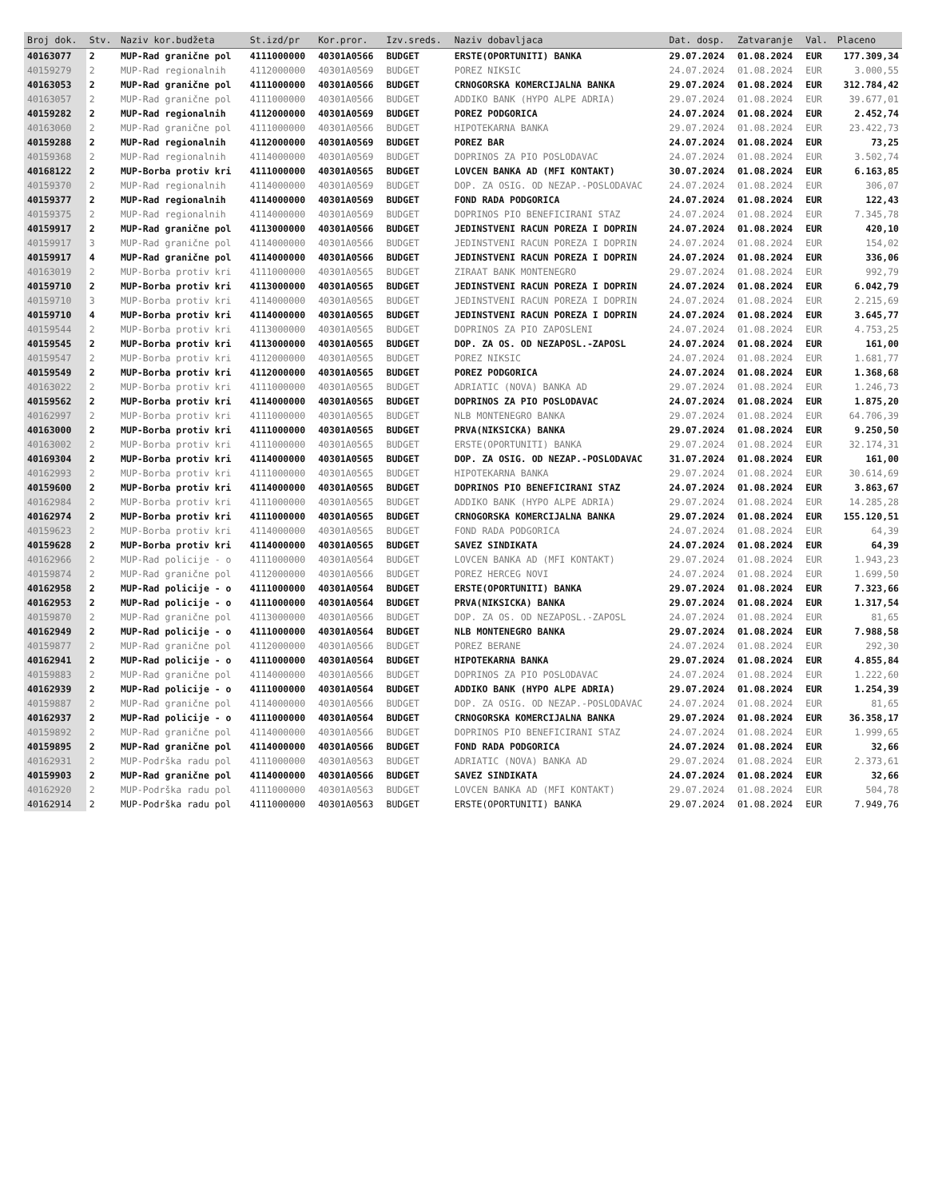| Broj dok. | Stv. | Naziv kor.budžeta | St.izd/pr | Kor.pror. | Izv.sreds. | Naziv dobavljaca | Dat. dosp. | Zatvaranje | Val. | Placeno |
| --- | --- | --- | --- | --- | --- | --- | --- | --- | --- | --- |
| 40163077 | 2 | MUP-Rad granične pol | 4111000000 | 40301A0566 | BUDGET | ERSTE(OPORTUNITI) BANKA | 29.07.2024 | 01.08.2024 | EUR | 177.309,34 |
| 40159279 | 2 | MUP-Rad regionalnih | 4112000000 | 40301A0569 | BUDGET | POREZ NIKSIC | 24.07.2024 | 01.08.2024 | EUR | 3.000,55 |
| 40163053 | 2 | MUP-Rad granične pol | 4111000000 | 40301A0566 | BUDGET | CRNOGORSKA KOMERCIJALNA BANKA | 29.07.2024 | 01.08.2024 | EUR | 312.784,42 |
| 40163057 | 2 | MUP-Rad granične pol | 4111000000 | 40301A0566 | BUDGET | ADDIKO BANK (HYPO ALPE ADRIA) | 29.07.2024 | 01.08.2024 | EUR | 39.677,01 |
| 40159282 | 2 | MUP-Rad regionalnih | 4112000000 | 40301A0569 | BUDGET | POREZ PODGORICA | 24.07.2024 | 01.08.2024 | EUR | 2.452,74 |
| 40163060 | 2 | MUP-Rad granične pol | 4111000000 | 40301A0566 | BUDGET | HIPOTEKARNA BANKA | 29.07.2024 | 01.08.2024 | EUR | 23.422,73 |
| 40159288 | 2 | MUP-Rad regionalnih | 4112000000 | 40301A0569 | BUDGET | POREZ BAR | 24.07.2024 | 01.08.2024 | EUR | 73,25 |
| 40159368 | 2 | MUP-Rad regionalnih | 4114000000 | 40301A0569 | BUDGET | DOPRINOS ZA PIO POSLODAVAC | 24.07.2024 | 01.08.2024 | EUR | 3.502,74 |
| 40168122 | 2 | MUP-Borba protiv kri | 4111000000 | 40301A0565 | BUDGET | LOVCEN BANKA AD (MFI KONTAKT) | 30.07.2024 | 01.08.2024 | EUR | 6.163,85 |
| 40159370 | 2 | MUP-Rad regionalnih | 4114000000 | 40301A0569 | BUDGET | DOP. ZA OSIG. OD NEZAP.-POSLODAVAC | 24.07.2024 | 01.08.2024 | EUR | 306,07 |
| 40159377 | 2 | MUP-Rad regionalnih | 4114000000 | 40301A0569 | BUDGET | FOND RADA PODGORICA | 24.07.2024 | 01.08.2024 | EUR | 122,43 |
| 40159375 | 2 | MUP-Rad regionalnih | 4114000000 | 40301A0569 | BUDGET | DOPRINOS PIO BENEFICIRANI STAZ | 24.07.2024 | 01.08.2024 | EUR | 7.345,78 |
| 40159917 | 2 | MUP-Rad granične pol | 4113000000 | 40301A0566 | BUDGET | JEDINSTVENI RACUN POREZA I DOPRIN | 24.07.2024 | 01.08.2024 | EUR | 420,10 |
| 40159917 | 3 | MUP-Rad granične pol | 4114000000 | 40301A0566 | BUDGET | JEDINSTVENI RACUN POREZA I DOPRIN | 24.07.2024 | 01.08.2024 | EUR | 154,02 |
| 40159917 | 4 | MUP-Rad granične pol | 4114000000 | 40301A0566 | BUDGET | JEDINSTVENI RACUN POREZA I DOPRIN | 24.07.2024 | 01.08.2024 | EUR | 336,06 |
| 40163019 | 2 | MUP-Borba protiv kri | 4111000000 | 40301A0565 | BUDGET | ZIRAAT BANK MONTENEGRO | 29.07.2024 | 01.08.2024 | EUR | 992,79 |
| 40159710 | 2 | MUP-Borba protiv kri | 4113000000 | 40301A0565 | BUDGET | JEDINSTVENI RACUN POREZA I DOPRIN | 24.07.2024 | 01.08.2024 | EUR | 6.042,79 |
| 40159710 | 3 | MUP-Borba protiv kri | 4114000000 | 40301A0565 | BUDGET | JEDINSTVENI RACUN POREZA I DOPRIN | 24.07.2024 | 01.08.2024 | EUR | 2.215,69 |
| 40159710 | 4 | MUP-Borba protiv kri | 4114000000 | 40301A0565 | BUDGET | JEDINSTVENI RACUN POREZA I DOPRIN | 24.07.2024 | 01.08.2024 | EUR | 3.645,77 |
| 40159544 | 2 | MUP-Borba protiv kri | 4113000000 | 40301A0565 | BUDGET | DOPRINOS ZA PIO ZAPOSLENI | 24.07.2024 | 01.08.2024 | EUR | 4.753,25 |
| 40159545 | 2 | MUP-Borba protiv kri | 4113000000 | 40301A0565 | BUDGET | DOP. ZA OS. OD NEZAPOSL.-ZAPOSL | 24.07.2024 | 01.08.2024 | EUR | 161,00 |
| 40159547 | 2 | MUP-Borba protiv kri | 4112000000 | 40301A0565 | BUDGET | POREZ NIKSIC | 24.07.2024 | 01.08.2024 | EUR | 1.681,77 |
| 40159549 | 2 | MUP-Borba protiv kri | 4112000000 | 40301A0565 | BUDGET | POREZ PODGORICA | 24.07.2024 | 01.08.2024 | EUR | 1.368,68 |
| 40163022 | 2 | MUP-Borba protiv kri | 4111000000 | 40301A0565 | BUDGET | ADRIATIC (NOVA) BANKA AD | 29.07.2024 | 01.08.2024 | EUR | 1.246,73 |
| 40159562 | 2 | MUP-Borba protiv kri | 4114000000 | 40301A0565 | BUDGET | DOPRINOS ZA PIO POSLODAVAC | 24.07.2024 | 01.08.2024 | EUR | 1.875,20 |
| 40162997 | 2 | MUP-Borba protiv kri | 4111000000 | 40301A0565 | BUDGET | NLB MONTENEGRO BANKA | 29.07.2024 | 01.08.2024 | EUR | 64.706,39 |
| 40163000 | 2 | MUP-Borba protiv kri | 4111000000 | 40301A0565 | BUDGET | PRVA(NIKSICKA) BANKA | 29.07.2024 | 01.08.2024 | EUR | 9.250,50 |
| 40163002 | 2 | MUP-Borba protiv kri | 4111000000 | 40301A0565 | BUDGET | ERSTE(OPORTUNITI) BANKA | 29.07.2024 | 01.08.2024 | EUR | 32.174,31 |
| 40169304 | 2 | MUP-Borba protiv kri | 4114000000 | 40301A0565 | BUDGET | DOP. ZA OSIG. OD NEZAP.-POSLODAVAC | 31.07.2024 | 01.08.2024 | EUR | 161,00 |
| 40162993 | 2 | MUP-Borba protiv kri | 4111000000 | 40301A0565 | BUDGET | HIPOTEKARNA BANKA | 29.07.2024 | 01.08.2024 | EUR | 30.614,69 |
| 40159600 | 2 | MUP-Borba protiv kri | 4114000000 | 40301A0565 | BUDGET | DOPRINOS PIO BENEFICIRANI STAZ | 24.07.2024 | 01.08.2024 | EUR | 3.863,67 |
| 40162984 | 2 | MUP-Borba protiv kri | 4111000000 | 40301A0565 | BUDGET | ADDIKO BANK (HYPO ALPE ADRIA) | 29.07.2024 | 01.08.2024 | EUR | 14.285,28 |
| 40162974 | 2 | MUP-Borba protiv kri | 4111000000 | 40301A0565 | BUDGET | CRNOGORSKA KOMERCIJALNA BANKA | 29.07.2024 | 01.08.2024 | EUR | 155.120,51 |
| 40159623 | 2 | MUP-Borba protiv kri | 4114000000 | 40301A0565 | BUDGET | FOND RADA PODGORICA | 24.07.2024 | 01.08.2024 | EUR | 64,39 |
| 40159628 | 2 | MUP-Borba protiv kri | 4114000000 | 40301A0565 | BUDGET | SAVEZ SINDIKATA | 24.07.2024 | 01.08.2024 | EUR | 64,39 |
| 40162966 | 2 | MUP-Rad policije - o | 4111000000 | 40301A0564 | BUDGET | LOVCEN BANKA AD (MFI KONTAKT) | 29.07.2024 | 01.08.2024 | EUR | 1.943,23 |
| 40159874 | 2 | MUP-Rad granične pol | 4112000000 | 40301A0566 | BUDGET | POREZ HERCEG NOVI | 24.07.2024 | 01.08.2024 | EUR | 1.699,50 |
| 40162958 | 2 | MUP-Rad policije - o | 4111000000 | 40301A0564 | BUDGET | ERSTE(OPORTUNITI) BANKA | 29.07.2024 | 01.08.2024 | EUR | 7.323,66 |
| 40162953 | 2 | MUP-Rad policije - o | 4111000000 | 40301A0564 | BUDGET | PRVA(NIKSICKA) BANKA | 29.07.2024 | 01.08.2024 | EUR | 1.317,54 |
| 40159870 | 2 | MUP-Rad granične pol | 4113000000 | 40301A0566 | BUDGET | DOP. ZA OS. OD NEZAPOSL.-ZAPOSL | 24.07.2024 | 01.08.2024 | EUR | 81,65 |
| 40162949 | 2 | MUP-Rad policije - o | 4111000000 | 40301A0564 | BUDGET | NLB MONTENEGRO BANKA | 29.07.2024 | 01.08.2024 | EUR | 7.988,58 |
| 40159877 | 2 | MUP-Rad granične pol | 4112000000 | 40301A0566 | BUDGET | POREZ BERANE | 24.07.2024 | 01.08.2024 | EUR | 292,30 |
| 40162941 | 2 | MUP-Rad policije - o | 4111000000 | 40301A0564 | BUDGET | HIPOTEKARNA BANKA | 29.07.2024 | 01.08.2024 | EUR | 4.855,84 |
| 40159883 | 2 | MUP-Rad granične pol | 4114000000 | 40301A0566 | BUDGET | DOPRINOS ZA PIO POSLODAVAC | 24.07.2024 | 01.08.2024 | EUR | 1.222,60 |
| 40162939 | 2 | MUP-Rad policije - o | 4111000000 | 40301A0564 | BUDGET | ADDIKO BANK (HYPO ALPE ADRIA) | 29.07.2024 | 01.08.2024 | EUR | 1.254,39 |
| 40159887 | 2 | MUP-Rad granične pol | 4114000000 | 40301A0566 | BUDGET | DOP. ZA OSIG. OD NEZAP.-POSLODAVAC | 24.07.2024 | 01.08.2024 | EUR | 81,65 |
| 40162937 | 2 | MUP-Rad policije - o | 4111000000 | 40301A0564 | BUDGET | CRNOGORSKA KOMERCIJALNA BANKA | 29.07.2024 | 01.08.2024 | EUR | 36.358,17 |
| 40159892 | 2 | MUP-Rad granične pol | 4114000000 | 40301A0566 | BUDGET | DOPRINOS PIO BENEFICIRANI STAZ | 24.07.2024 | 01.08.2024 | EUR | 1.999,65 |
| 40159895 | 2 | MUP-Rad granične pol | 4114000000 | 40301A0566 | BUDGET | FOND RADA PODGORICA | 24.07.2024 | 01.08.2024 | EUR | 32,66 |
| 40162931 | 2 | MUP-Podrška radu pol | 4111000000 | 40301A0563 | BUDGET | ADRIATIC (NOVA) BANKA AD | 29.07.2024 | 01.08.2024 | EUR | 2.373,61 |
| 40159903 | 2 | MUP-Rad granične pol | 4114000000 | 40301A0566 | BUDGET | SAVEZ SINDIKATA | 24.07.2024 | 01.08.2024 | EUR | 32,66 |
| 40162920 | 2 | MUP-Podrška radu pol | 4111000000 | 40301A0563 | BUDGET | LOVCEN BANKA AD (MFI KONTAKT) | 29.07.2024 | 01.08.2024 | EUR | 504,78 |
| 40162914 | 2 | MUP-Podrška radu pol | 4111000000 | 40301A0563 | BUDGET | ERSTE(OPORTUNITI) BANKA | 29.07.2024 | 01.08.2024 | EUR | 7.949,76 |